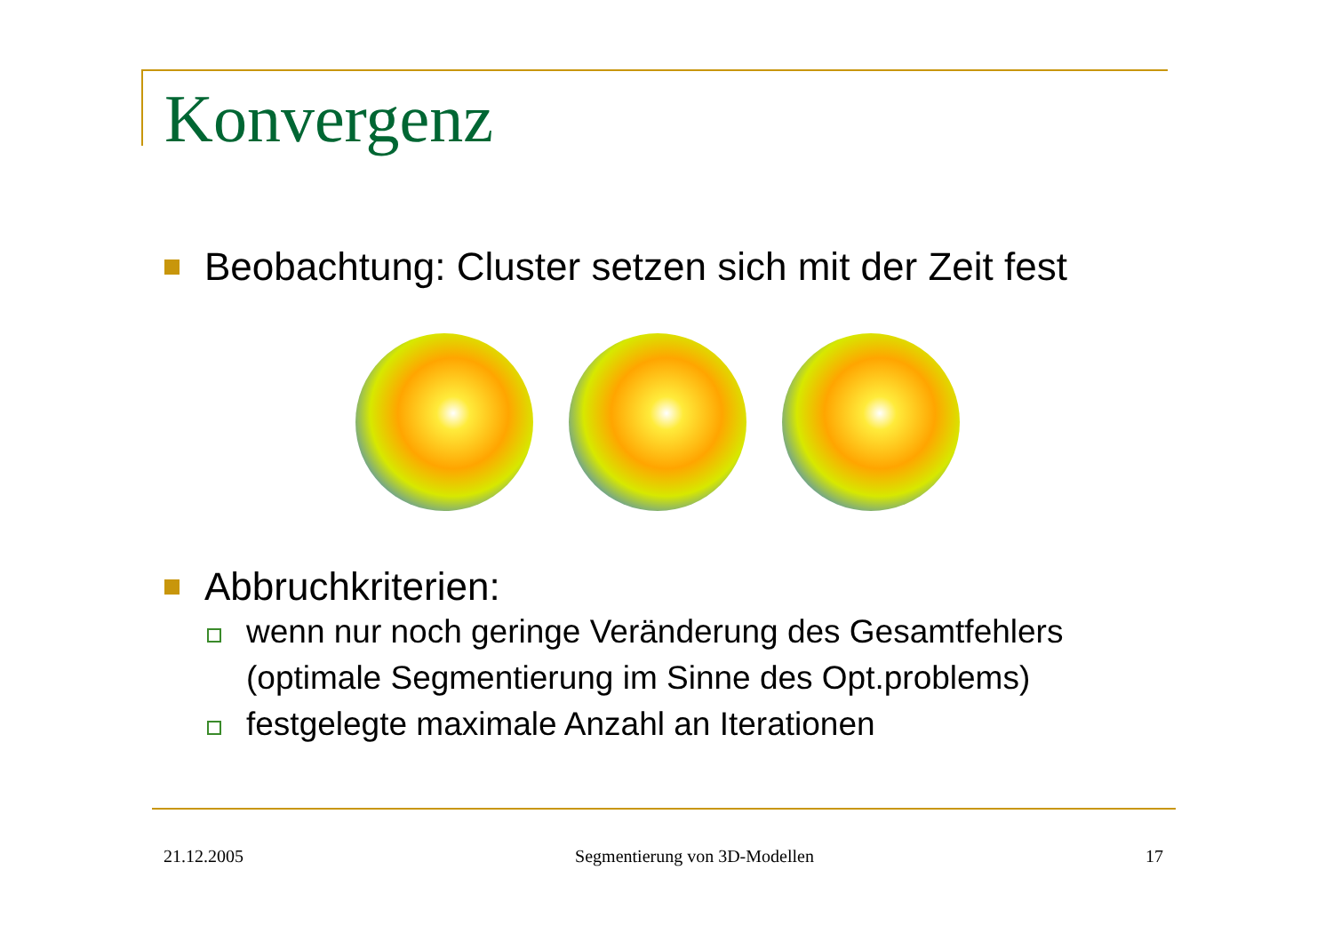Konvergenz
Beobachtung: Cluster setzen sich mit der Zeit fest
Abbruchkriterien:
wenn nur noch geringe Veränderung des Gesamtfehlers (optimale Segmentierung im Sinne des Opt.problems)
festgelegte maximale Anzahl an Iterationen
21.12.2005 Segmentierung von 3D-Modellen 17